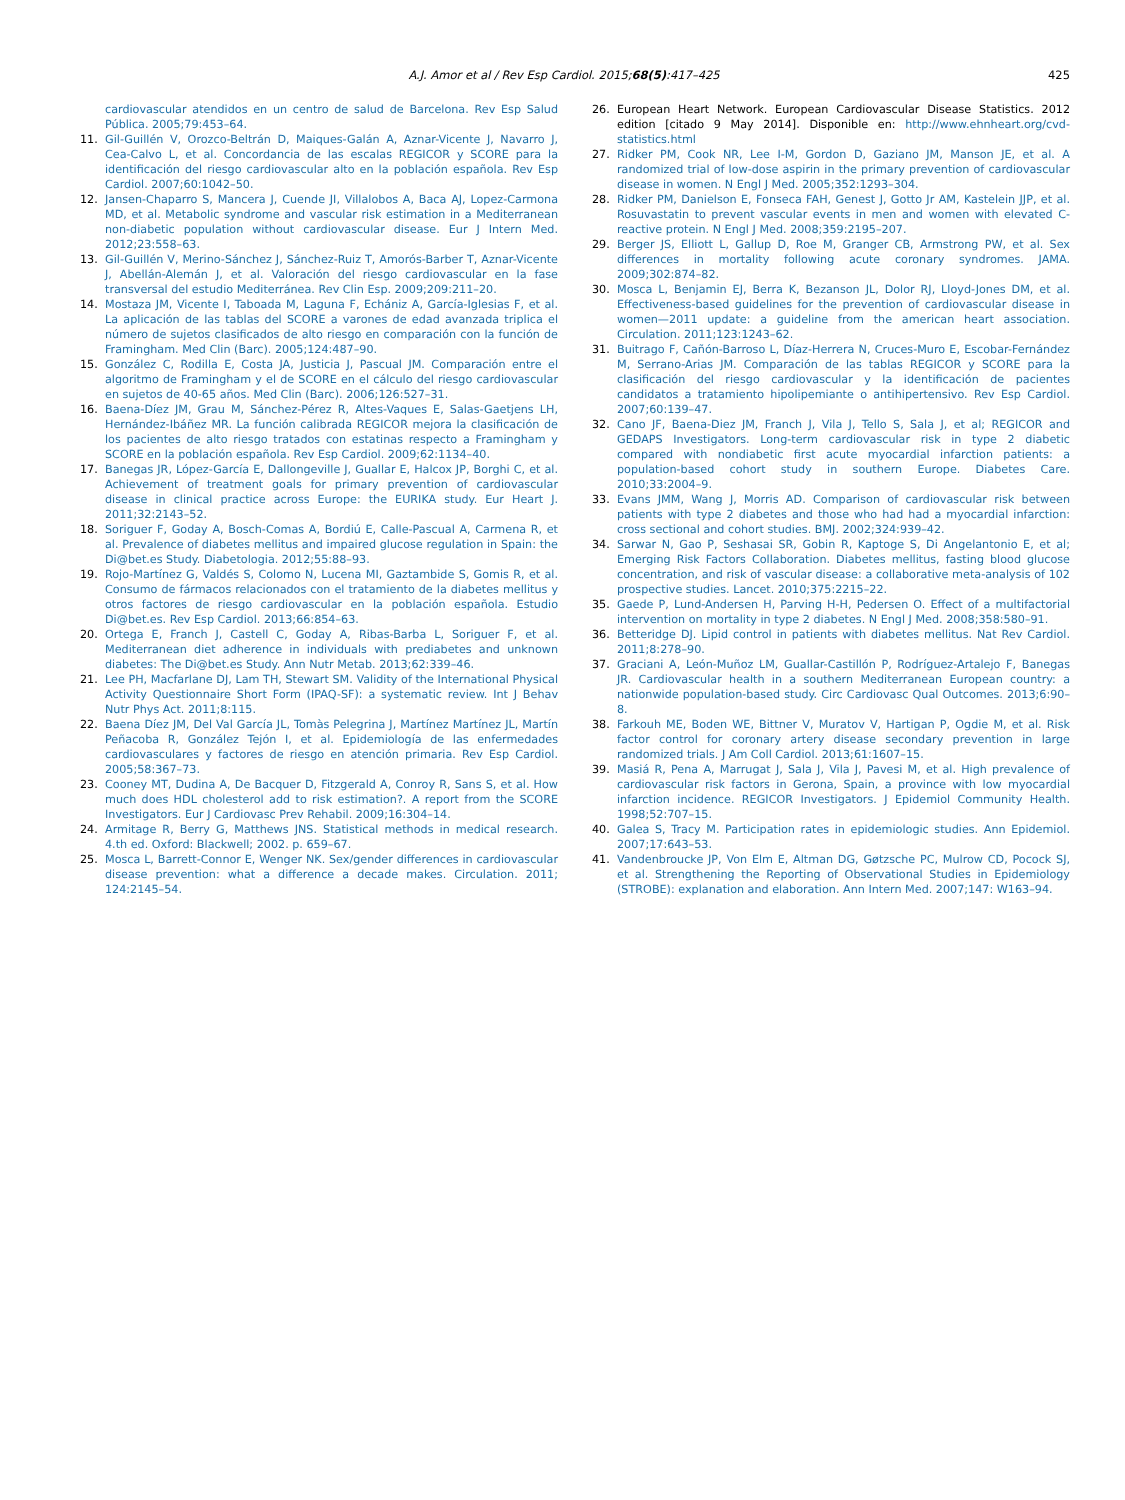A.J. Amor et al / Rev Esp Cardiol. 2015;68(5):417–425 425
cardiovascular atendidos en un centro de salud de Barcelona. Rev Esp Salud Pública. 2005;79:453–64.
11. Gil-Guillén V, Orozco-Beltrán D, Maiques-Galán A, Aznar-Vicente J, Navarro J, Cea-Calvo L, et al. Concordancia de las escalas REGICOR y SCORE para la identificación del riesgo cardiovascular alto en la población española. Rev Esp Cardiol. 2007;60:1042–50.
12. Jansen-Chaparro S, Mancera J, Cuende JI, Villalobos A, Baca AJ, Lopez-Carmona MD, et al. Metabolic syndrome and vascular risk estimation in a Mediterranean non-diabetic population without cardiovascular disease. Eur J Intern Med. 2012;23:558–63.
13. Gil-Guillén V, Merino-Sánchez J, Sánchez-Ruiz T, Amorós-Barber T, Aznar-Vicente J, Abellán-Alemán J, et al. Valoración del riesgo cardiovascular en la fase transversal del estudio Mediterránea. Rev Clin Esp. 2009;209:211–20.
14. Mostaza JM, Vicente I, Taboada M, Laguna F, Echániz A, García-Iglesias F, et al. La aplicación de las tablas del SCORE a varones de edad avanzada triplica el número de sujetos clasificados de alto riesgo en comparación con la función de Framingham. Med Clin (Barc). 2005;124:487–90.
15. González C, Rodilla E, Costa JA, Justicia J, Pascual JM. Comparación entre el algoritmo de Framingham y el de SCORE en el cálculo del riesgo cardiovascular en sujetos de 40-65 años. Med Clin (Barc). 2006;126:527–31.
16. Baena-Díez JM, Grau M, Sánchez-Pérez R, Altes-Vaques E, Salas-Gaetjens LH, Hernández-Ibáñez MR. La función calibrada REGICOR mejora la clasificación de los pacientes de alto riesgo tratados con estatinas respecto a Framingham y SCORE en la población española. Rev Esp Cardiol. 2009;62:1134–40.
17. Banegas JR, López-García E, Dallongeville J, Guallar E, Halcox JP, Borghi C, et al. Achievement of treatment goals for primary prevention of cardiovascular disease in clinical practice across Europe: the EURIKA study. Eur Heart J. 2011;32:2143–52.
18. Soriguer F, Goday A, Bosch-Comas A, Bordiú E, Calle-Pascual A, Carmena R, et al. Prevalence of diabetes mellitus and impaired glucose regulation in Spain: the Di@bet.es Study. Diabetologia. 2012;55:88–93.
19. Rojo-Martínez G, Valdés S, Colomo N, Lucena MI, Gaztambide S, Gomis R, et al. Consumo de fármacos relacionados con el tratamiento de la diabetes mellitus y otros factores de riesgo cardiovascular en la población española. Estudio Di@bet.es. Rev Esp Cardiol. 2013;66:854–63.
20. Ortega E, Franch J, Castell C, Goday A, Ribas-Barba L, Soriguer F, et al. Mediterranean diet adherence in individuals with prediabetes and unknown diabetes: The Di@bet.es Study. Ann Nutr Metab. 2013;62:339–46.
21. Lee PH, Macfarlane DJ, Lam TH, Stewart SM. Validity of the International Physical Activity Questionnaire Short Form (IPAQ-SF): a systematic review. Int J Behav Nutr Phys Act. 2011;8:115.
22. Baena Díez JM, Del Val García JL, Tomàs Pelegrina J, Martínez Martínez JL, Martín Peñacoba R, González Tejón I, et al. Epidemiología de las enfermedades cardiovasculares y factores de riesgo en atención primaria. Rev Esp Cardiol. 2005;58:367–73.
23. Cooney MT, Dudina A, De Bacquer D, Fitzgerald A, Conroy R, Sans S, et al. How much does HDL cholesterol add to risk estimation?. A report from the SCORE Investigators. Eur J Cardiovasc Prev Rehabil. 2009;16:304–14.
24. Armitage R, Berry G, Matthews JNS. Statistical methods in medical research. 4.th ed. Oxford: Blackwell; 2002. p. 659–67.
25. Mosca L, Barrett-Connor E, Wenger NK. Sex/gender differences in cardiovascular disease prevention: what a difference a decade makes. Circulation. 2011; 124:2145–54.
26. European Heart Network. European Cardiovascular Disease Statistics. 2012 edition [citado 9 May 2014]. Disponible en: http://www.ehnheart.org/cvd-statistics.html
27. Ridker PM, Cook NR, Lee I-M, Gordon D, Gaziano JM, Manson JE, et al. A randomized trial of low-dose aspirin in the primary prevention of cardiovascular disease in women. N Engl J Med. 2005;352:1293–304.
28. Ridker PM, Danielson E, Fonseca FAH, Genest J, Gotto Jr AM, Kastelein JJP, et al. Rosuvastatin to prevent vascular events in men and women with elevated C-reactive protein. N Engl J Med. 2008;359:2195–207.
29. Berger JS, Elliott L, Gallup D, Roe M, Granger CB, Armstrong PW, et al. Sex differences in mortality following acute coronary syndromes. JAMA. 2009;302:874–82.
30. Mosca L, Benjamin EJ, Berra K, Bezanson JL, Dolor RJ, Lloyd-Jones DM, et al. Effectiveness-based guidelines for the prevention of cardiovascular disease in women—2011 update: a guideline from the american heart association. Circulation. 2011;123:1243–62.
31. Buitrago F, Cañón-Barroso L, Díaz-Herrera N, Cruces-Muro E, Escobar-Fernández M, Serrano-Arias JM. Comparación de las tablas REGICOR y SCORE para la clasificación del riesgo cardiovascular y la identificación de pacientes candidatos a tratamiento hipolipemiante o antihipertensivo. Rev Esp Cardiol. 2007;60:139–47.
32. Cano JF, Baena-Diez JM, Franch J, Vila J, Tello S, Sala J, et al; REGICOR and GEDAPS Investigators. Long-term cardiovascular risk in type 2 diabetic compared with nondiabetic first acute myocardial infarction patients: a population-based cohort study in southern Europe. Diabetes Care. 2010;33:2004–9.
33. Evans JMM, Wang J, Morris AD. Comparison of cardiovascular risk between patients with type 2 diabetes and those who had had a myocardial infarction: cross sectional and cohort studies. BMJ. 2002;324:939–42.
34. Sarwar N, Gao P, Seshasai SR, Gobin R, Kaptoge S, Di Angelantonio E, et al; Emerging Risk Factors Collaboration. Diabetes mellitus, fasting blood glucose concentration, and risk of vascular disease: a collaborative meta-analysis of 102 prospective studies. Lancet. 2010;375:2215–22.
35. Gaede P, Lund-Andersen H, Parving H-H, Pedersen O. Effect of a multifactorial intervention on mortality in type 2 diabetes. N Engl J Med. 2008;358:580–91.
36. Betteridge DJ. Lipid control in patients with diabetes mellitus. Nat Rev Cardiol. 2011;8:278–90.
37. Graciani A, León-Muñoz LM, Guallar-Castillón P, Rodríguez-Artalejo F, Banegas JR. Cardiovascular health in a southern Mediterranean European country: a nationwide population-based study. Circ Cardiovasc Qual Outcomes. 2013;6:90–8.
38. Farkouh ME, Boden WE, Bittner V, Muratov V, Hartigan P, Ogdie M, et al. Risk factor control for coronary artery disease secondary prevention in large randomized trials. J Am Coll Cardiol. 2013;61:1607–15.
39. Masiá R, Pena A, Marrugat J, Sala J, Vila J, Pavesi M, et al. High prevalence of cardiovascular risk factors in Gerona, Spain, a province with low myocardial infarction incidence. REGICOR Investigators. J Epidemiol Community Health. 1998;52:707–15.
40. Galea S, Tracy M. Participation rates in epidemiologic studies. Ann Epidemiol. 2007;17:643–53.
41. Vandenbroucke JP, Von Elm E, Altman DG, Gøtzsche PC, Mulrow CD, Pocock SJ, et al. Strengthening the Reporting of Observational Studies in Epidemiology (STROBE): explanation and elaboration. Ann Intern Med. 2007;147: W163–94.